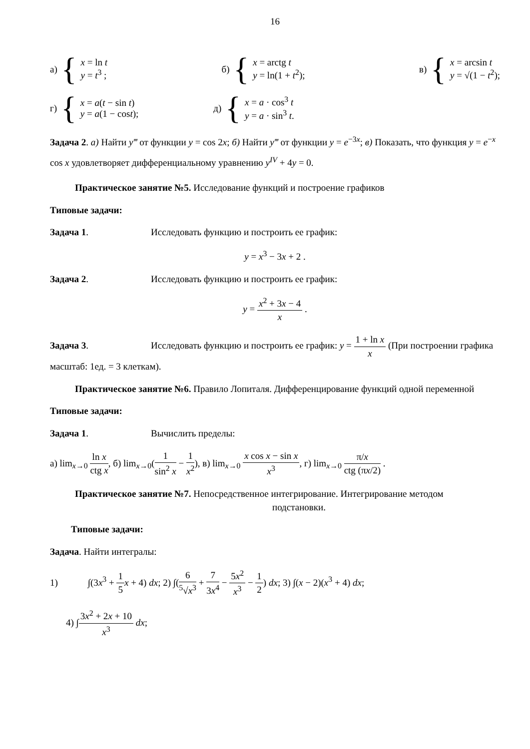16
а) {
x = ln t
y = t<sup>3</sup> ;
б) {
x = arctg t
y = ln(1 + t<sup>2</sup>);
в) {
x = arcsin t
y = √(1 − t<sup>2</sup>);
г) {
x = a(t − sin t)
y = a(1 − cost);
д) {
x = a · cos<sup>3</sup> t
y = a · sin<sup>3</sup> t.
Задача 2. а) Найти y‴ от функции y = cos 2x; б) Найти y‴ от функции y = e<sup>−3x</sup>; в) Показать, что функция y = e<sup>−x</sup> cos x удовлетворяет дифференциальному уравнению y<sup>IV</sup> + 4y = 0.
Практическое занятие №5. Исследование функций и построение графиков
Типовые задачи:
Задача 1. Исследовать функцию и построить ее график:
y = x<sup>3</sup> − 3x + 2 .
Задача 2. Исследовать функцию и построить ее график:
y = x<sup>2</sup> + 3x − 4 x .
Задача 3. Исследовать функцию и построить ее график: y = 1 + ln x x (При построении графика масштаб: 1ед. = 3 клеткам).
Практическое занятие №6. Правило Лопиталя. Дифференцирование функций одной переменной
Типовые задачи:
Задача 1. Вычислить пределы:
а) lim<sub>x→0</sub> ln x ctg x, б) lim<sub>x→0</sub>(1 sin<sup>2</sup> x − 1 x<sup>2</sup>), в) lim<sub>x→0</sub> x cos x − sin x x<sup>3</sup>, г) lim<sub>x→0</sub> π/x ctg (πx/2) .
Практическое занятие №7. Непосредственное интегрирование. Интегрирование методом
подстановки.
Типовые задачи:
Задача. Найти интегралы:
1) ∫(3x<sup>3</sup> + 1 5 x + 4) dx; 2) ∫(6<sup>5</sup>√x<sup>3</sup> + 7 3x<sup>4</sup> − 5x<sup>2</sup> x<sup>3</sup> − 1 2) dx; 3) ∫(x − 2)(x<sup>3</sup> + 4) dx;
4) ∫3x<sup>2</sup> + 2x + 10 x<sup>3</sup> dx;